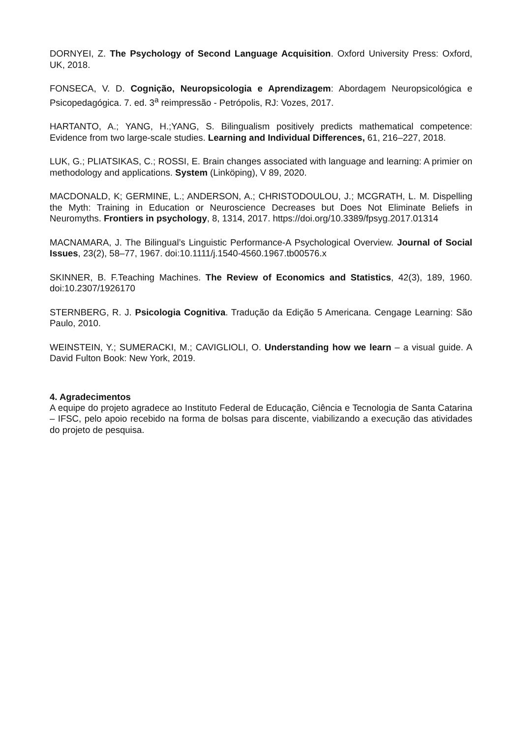DORNYEI, Z. The Psychology of Second Language Acquisition. Oxford University Press: Oxford, UK, 2018.
FONSECA, V. D. Cognição, Neuropsicologia e Aprendizagem: Abordagem Neuropsicológica e Psicopedagógica. 7. ed. 3<sup>a</sup> reimpressão - Petrópolis, RJ: Vozes, 2017.
HARTANTO, A.; YANG, H.;YANG, S. Bilingualism positively predicts mathematical competence: Evidence from two large-scale studies. Learning and Individual Differences, 61, 216–227, 2018.
LUK, G.; PLIATSIKAS, C.; ROSSI, E. Brain changes associated with language and learning: A primier on methodology and applications. System (Linköping), V 89, 2020.
MACDONALD, K; GERMINE, L.; ANDERSON, A.; CHRISTODOULOU, J.; MCGRATH, L. M. Dispelling the Myth: Training in Education or Neuroscience Decreases but Does Not Eliminate Beliefs in Neuromyths. Frontiers in psychology, 8, 1314, 2017. https://doi.org/10.3389/fpsyg.2017.01314
MACNAMARA, J. The Bilingual’s Linguistic Performance-A Psychological Overview. Journal of Social Issues, 23(2), 58–77, 1967. doi:10.1111/j.1540-4560.1967.tb00576.x
SKINNER, B. F.Teaching Machines. The Review of Economics and Statistics, 42(3), 189, 1960. doi:10.2307/1926170
STERNBERG, R. J. Psicologia Cognitiva. Tradução da Edição 5 Americana. Cengage Learning: São Paulo, 2010.
WEINSTEIN, Y.; SUMERACKI, M.; CAVIGLIOLI, O. Understanding how we learn – a visual guide. A David Fulton Book: New York, 2019.
4. Agradecimentos
A equipe do projeto agradece ao Instituto Federal de Educação, Ciência e Tecnologia de Santa Catarina – IFSC, pelo apoio recebido na forma de bolsas para discente, viabilizando a execução das atividades do projeto de pesquisa.